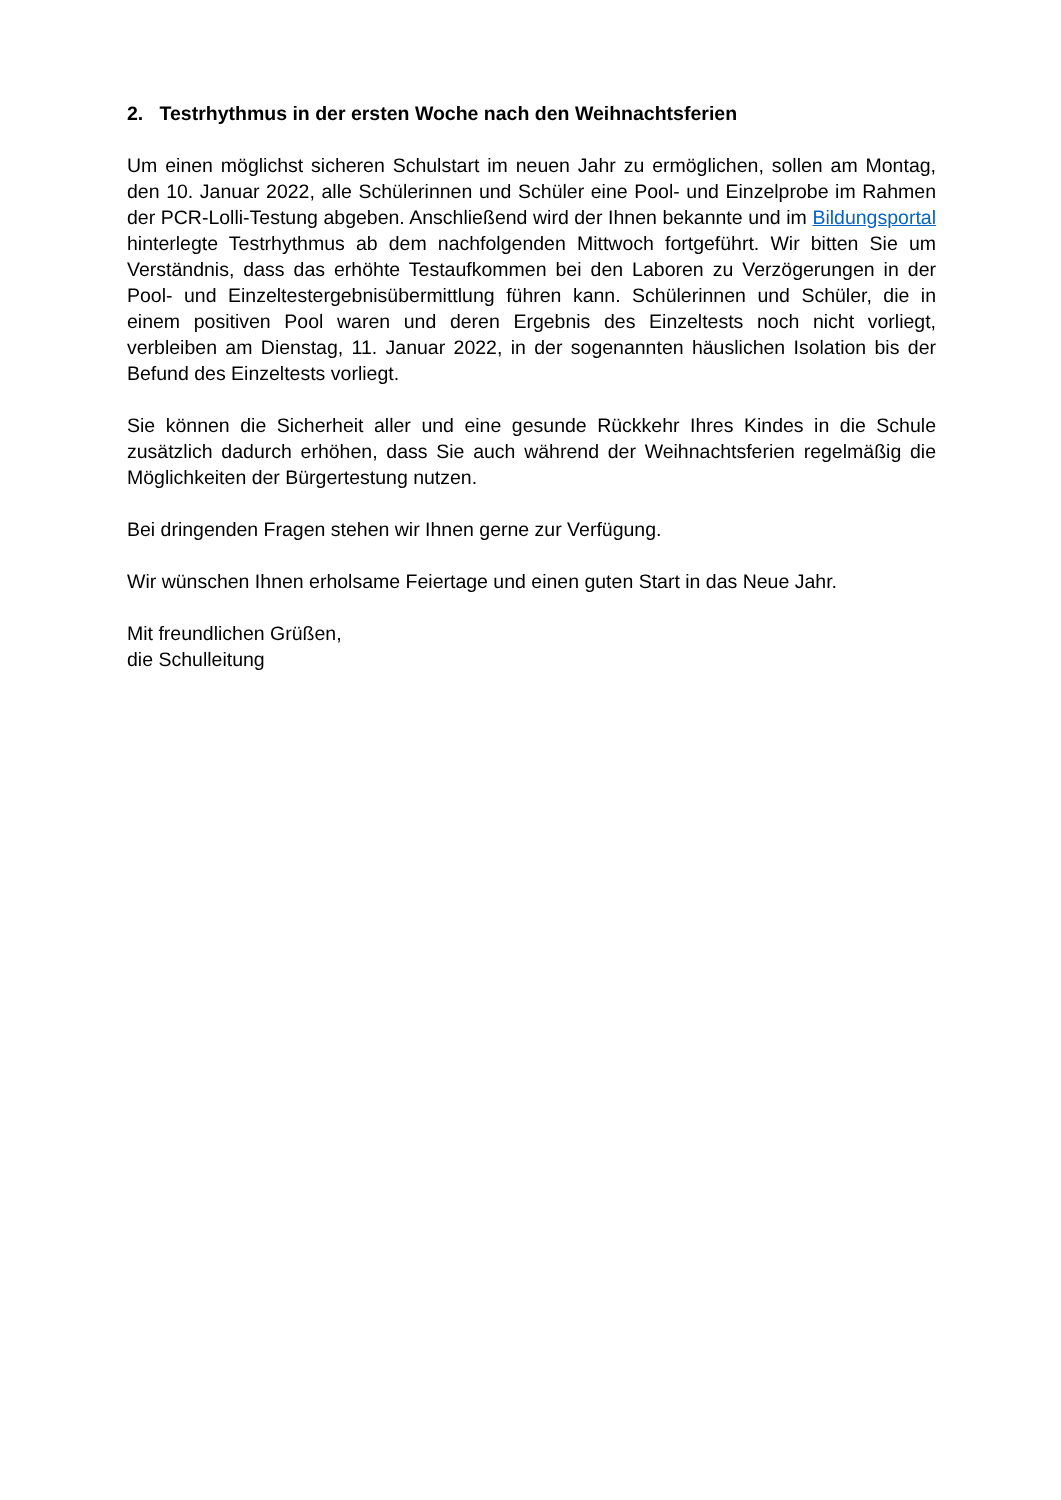2. Testrhythmus in der ersten Woche nach den Weihnachtsferien
Um einen möglichst sicheren Schulstart im neuen Jahr zu ermöglichen, sollen am Montag, den 10. Januar 2022, alle Schülerinnen und Schüler eine Pool- und Einzelprobe im Rahmen der PCR-Lolli-Testung abgeben. Anschließend wird der Ihnen bekannte und im Bildungsportal hinterlegte Testrhythmus ab dem nachfolgenden Mittwoch fortgeführt. Wir bitten Sie um Verständnis, dass das erhöhte Testaufkommen bei den Laboren zu Verzögerungen in der Pool- und Einzeltestergebnisübermittlung führen kann. Schülerinnen und Schüler, die in einem positiven Pool waren und deren Ergebnis des Einzeltests noch nicht vorliegt, verbleiben am Dienstag, 11. Januar 2022, in der sogenannten häuslichen Isolation bis der Befund des Einzeltests vorliegt.
Sie können die Sicherheit aller und eine gesunde Rückkehr Ihres Kindes in die Schule zusätzlich dadurch erhöhen, dass Sie auch während der Weihnachtsferien regelmäßig die Möglichkeiten der Bürgertestung nutzen.
Bei dringenden Fragen stehen wir Ihnen gerne zur Verfügung.
Wir wünschen Ihnen erholsame Feiertage und einen guten Start in das Neue Jahr.
Mit freundlichen Grüßen,
die Schulleitung